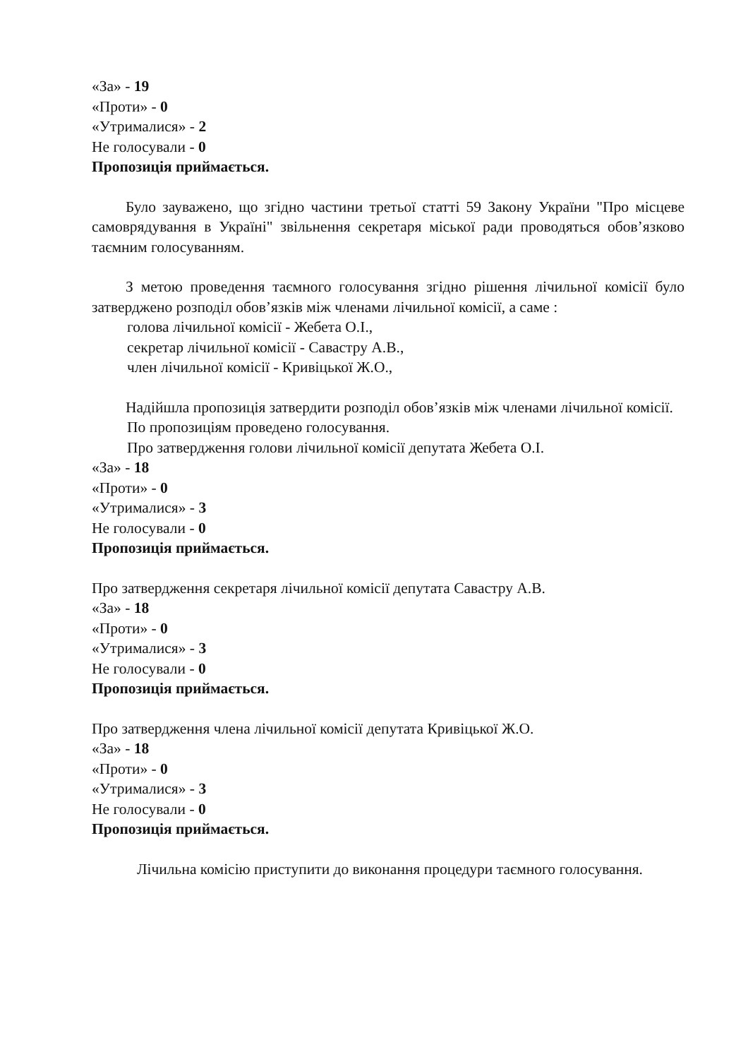«За» - 19
«Проти» - 0
«Утрималися» - 2
Не голосували - 0
Пропозиція приймається.
Було зауважено, що згідно частини третьої статті 59 Закону України "Про місцеве самоврядування в Україні" звільнення секретаря міської ради проводяться обов’язково таємним голосуванням.
З метою проведення таємного голосування згідно рішення лічильної комісії було затверджено розподіл обов’язків між членами лічильної комісії, а саме :
голова лічильної комісії - Жебета О.І.,
секретар лічильної комісії - Савастру А.В.,
член лічильної комісії - Кривіцької Ж.О.,
Надійшла пропозиція затвердити розподіл обов’язків між членами лічильної комісії.
По пропозиціям проведено голосування.
Про затвердження голови лічильної комісії депутата Жебета О.І.
«За» - 18
«Проти» - 0
«Утрималися» - 3
Не голосували - 0
Пропозиція приймається.
Про затвердження секретаря лічильної комісії депутата Савастру А.В.
«За» - 18
«Проти» - 0
«Утрималися» - 3
Не голосували - 0
Пропозиція приймається.
Про затвердження члена лічильної комісії депутата Кривіцької Ж.О.
«За» - 18
«Проти» - 0
«Утрималися» - 3
Не голосували - 0
Пропозиція приймається.
Лічильна комісію приступити до виконання процедури таємного голосування.